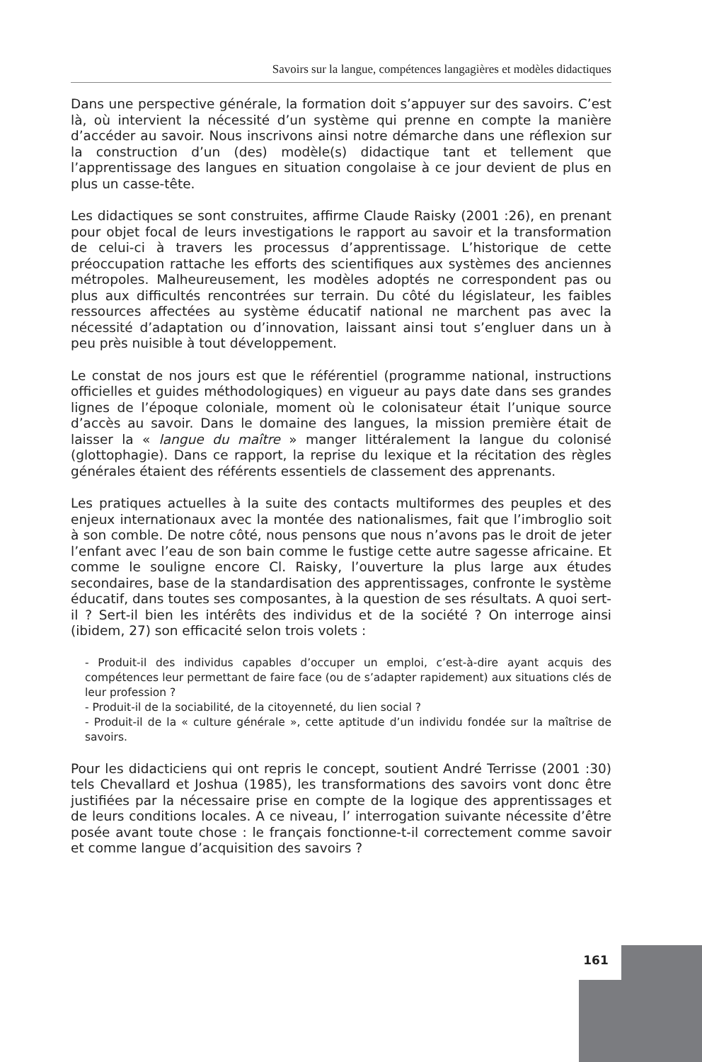Savoirs sur la langue, compétences langagières et modèles didactiques
Dans une perspective générale, la formation doit s’appuyer sur des savoirs. C’est là, où intervient la nécessité d’un système qui prenne en compte la manière d’accéder au savoir. Nous inscrivons ainsi notre démarche dans une réflexion sur la construction d’un (des) modèle(s) didactique tant et tellement que l’apprentissage des langues en situation congolaise à ce jour devient de plus en plus un casse-tête.
Les didactiques se sont construites, affirme Claude Raisky (2001 :26), en prenant pour objet focal de leurs investigations le rapport au savoir et la transformation de celui-ci à travers les processus d’apprentissage. L’historique de cette préoccupation rattache les efforts des scientifiques aux systèmes des anciennes métropoles. Malheureusement, les modèles adoptés ne correspondent pas ou plus aux difficultés rencontrées sur terrain. Du côté du législateur, les faibles ressources affectées au système éducatif national ne marchent pas avec la nécessité d’adaptation ou d’innovation, laissant ainsi tout s’engluer dans un à peu près nuisible à tout développement.
Le constat de nos jours est que le référentiel (programme national, instructions officielles et guides méthodologiques) en vigueur au pays date dans ses grandes lignes de l’époque coloniale, moment où le colonisateur était l’unique source d’accès au savoir. Dans le domaine des langues, la mission première était de laisser la « langue du maître » manger littéralement la langue du colonisé (glottophagie). Dans ce rapport, la reprise du lexique et la récitation des règles générales étaient des référents essentiels de classement des apprenants.
Les pratiques actuelles à la suite des contacts multiformes des peuples et des enjeux internationaux avec la montée des nationalismes, fait que l’imbroglio soit à son comble. De notre côté, nous pensons que nous n’avons pas le droit de jeter l’enfant avec l’eau de son bain comme le fustige cette autre sagesse africaine. Et comme le souligne encore Cl. Raisky, l’ouverture la plus large aux études secondaires, base de la standardisation des apprentissages, confronte le système éducatif, dans toutes ses composantes, à la question de ses résultats. A quoi sert-il ? Sert-il bien les intérêts des individus et de la société ? On interroge ainsi (ibidem, 27) son efficacité selon trois volets :
- Produit-il des individus capables d’occuper un emploi, c’est-à-dire ayant acquis des compétences leur permettant de faire face (ou de s’adapter rapidement) aux situations clés de leur profession ?
- Produit-il de la sociabilité, de la citoyenneté, du lien social ?
- Produit-il de la « culture générale », cette aptitude d’un individu fondée sur la maîtrise de savoirs.
Pour les didacticiens qui ont repris le concept, soutient André Terrisse (2001 :30) tels Chevallard et Joshua (1985), les transformations des savoirs vont donc être justifiées par la nécessaire prise en compte de la logique des apprentissages et de leurs conditions locales. A ce niveau, l’ interrogation suivante nécessite d’être posée avant toute chose : le français fonctionne-t-il correctement comme savoir et comme langue d’acquisition des savoirs ?
161